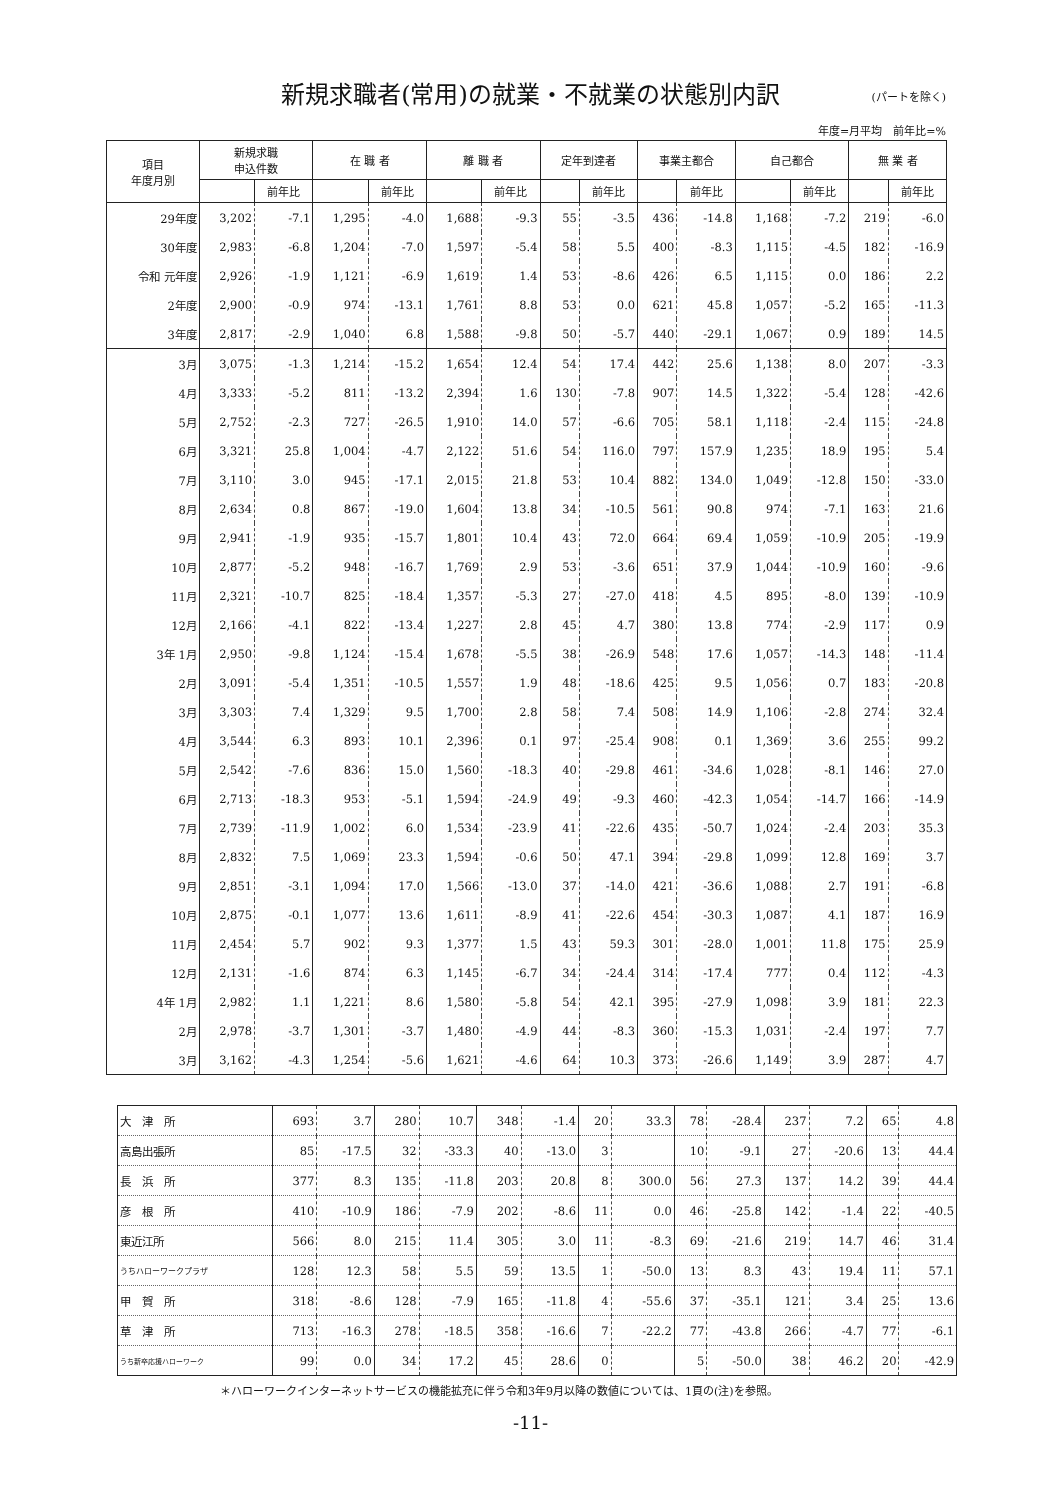新規求職者(常用)の就業・不就業の状態別内訳
(パートを除く)
年度=月平均　前年比=%
| 項目 年度月別 | 新規求職 申込件数 | | 在 職 者 | | 離 職 者 | | 定年到達者 | | 事業主都合 | | 自己都合 | | 無 業 者 | |
| --- | --- | --- | --- | --- | --- | --- | --- | --- | --- | --- | --- | --- | --- | --- |
| | | 前年比 | | 前年比 | | 前年比 | | 前年比 | | 前年比 | | 前年比 | | 前年比 |
| 29年度 | 3,202 | -7.1 | 1,295 | -4.0 | 1,688 | -9.3 | 55 | -3.5 | 436 | -14.8 | 1,168 | -7.2 | 219 | -6.0 |
| 30年度 | 2,983 | -6.8 | 1,204 | -7.0 | 1,597 | -5.4 | 58 | 5.5 | 400 | -8.3 | 1,115 | -4.5 | 182 | -16.9 |
| 令和 元年度 | 2,926 | -1.9 | 1,121 | -6.9 | 1,619 | 1.4 | 53 | -8.6 | 426 | 6.5 | 1,115 | 0.0 | 186 | 2.2 |
| 2年度 | 2,900 | -0.9 | 974 | -13.1 | 1,761 | 8.8 | 53 | 0.0 | 621 | 45.8 | 1,057 | -5.2 | 165 | -11.3 |
| 3年度 | 2,817 | -2.9 | 1,040 | 6.8 | 1,588 | -9.8 | 50 | -5.7 | 440 | -29.1 | 1,067 | 0.9 | 189 | 14.5 |
| 3月 | 3,075 | -1.3 | 1,214 | -15.2 | 1,654 | 12.4 | 54 | 17.4 | 442 | 25.6 | 1,138 | 8.0 | 207 | -3.3 |
| 4月 | 3,333 | -5.2 | 811 | -13.2 | 2,394 | 1.6 | 130 | -7.8 | 907 | 14.5 | 1,322 | -5.4 | 128 | -42.6 |
| 5月 | 2,752 | -2.3 | 727 | -26.5 | 1,910 | 14.0 | 57 | -6.6 | 705 | 58.1 | 1,118 | -2.4 | 115 | -24.8 |
| 6月 | 3,321 | 25.8 | 1,004 | -4.7 | 2,122 | 51.6 | 54 | 116.0 | 797 | 157.9 | 1,235 | 18.9 | 195 | 5.4 |
| 7月 | 3,110 | 3.0 | 945 | -17.1 | 2,015 | 21.8 | 53 | 10.4 | 882 | 134.0 | 1,049 | -12.8 | 150 | -33.0 |
| 8月 | 2,634 | 0.8 | 867 | -19.0 | 1,604 | 13.8 | 34 | -10.5 | 561 | 90.8 | 974 | -7.1 | 163 | 21.6 |
| 9月 | 2,941 | -1.9 | 935 | -15.7 | 1,801 | 10.4 | 43 | 72.0 | 664 | 69.4 | 1,059 | -10.9 | 205 | -19.9 |
| 10月 | 2,877 | -5.2 | 948 | -16.7 | 1,769 | 2.9 | 53 | -3.6 | 651 | 37.9 | 1,044 | -10.9 | 160 | -9.6 |
| 11月 | 2,321 | -10.7 | 825 | -18.4 | 1,357 | -5.3 | 27 | -27.0 | 418 | 4.5 | 895 | -8.0 | 139 | -10.9 |
| 12月 | 2,166 | -4.1 | 822 | -13.4 | 1,227 | 2.8 | 45 | 4.7 | 380 | 13.8 | 774 | -2.9 | 117 | 0.9 |
| 3年 1月 | 2,950 | -9.8 | 1,124 | -15.4 | 1,678 | -5.5 | 38 | -26.9 | 548 | 17.6 | 1,057 | -14.3 | 148 | -11.4 |
| 2月 | 3,091 | -5.4 | 1,351 | -10.5 | 1,557 | 1.9 | 48 | -18.6 | 425 | 9.5 | 1,056 | 0.7 | 183 | -20.8 |
| 3月 | 3,303 | 7.4 | 1,329 | 9.5 | 1,700 | 2.8 | 58 | 7.4 | 508 | 14.9 | 1,106 | -2.8 | 274 | 32.4 |
| 4月 | 3,544 | 6.3 | 893 | 10.1 | 2,396 | 0.1 | 97 | -25.4 | 908 | 0.1 | 1,369 | 3.6 | 255 | 99.2 |
| 5月 | 2,542 | -7.6 | 836 | 15.0 | 1,560 | -18.3 | 40 | -29.8 | 461 | -34.6 | 1,028 | -8.1 | 146 | 27.0 |
| 6月 | 2,713 | -18.3 | 953 | -5.1 | 1,594 | -24.9 | 49 | -9.3 | 460 | -42.3 | 1,054 | -14.7 | 166 | -14.9 |
| 7月 | 2,739 | -11.9 | 1,002 | 6.0 | 1,534 | -23.9 | 41 | -22.6 | 435 | -50.7 | 1,024 | -2.4 | 203 | 35.3 |
| 8月 | 2,832 | 7.5 | 1,069 | 23.3 | 1,594 | -0.6 | 50 | 47.1 | 394 | -29.8 | 1,099 | 12.8 | 169 | 3.7 |
| 9月 | 2,851 | -3.1 | 1,094 | 17.0 | 1,566 | -13.0 | 37 | -14.0 | 421 | -36.6 | 1,088 | 2.7 | 191 | -6.8 |
| 10月 | 2,875 | -0.1 | 1,077 | 13.6 | 1,611 | -8.9 | 41 | -22.6 | 454 | -30.3 | 1,087 | 4.1 | 187 | 16.9 |
| 11月 | 2,454 | 5.7 | 902 | 9.3 | 1,377 | 1.5 | 43 | 59.3 | 301 | -28.0 | 1,001 | 11.8 | 175 | 25.9 |
| 12月 | 2,131 | -1.6 | 874 | 6.3 | 1,145 | -6.7 | 34 | -24.4 | 314 | -17.4 | 777 | 0.4 | 112 | -4.3 |
| 4年 1月 | 2,982 | 1.1 | 1,221 | 8.6 | 1,580 | -5.8 | 54 | 42.1 | 395 | -27.9 | 1,098 | 3.9 | 181 | 22.3 |
| 2月 | 2,978 | -3.7 | 1,301 | -3.7 | 1,480 | -4.9 | 44 | -8.3 | 360 | -15.3 | 1,031 | -2.4 | 197 | 7.7 |
| 3月 | 3,162 | -4.3 | 1,254 | -5.6 | 1,621 | -4.6 | 64 | 10.3 | 373 | -26.6 | 1,149 | 3.9 | 287 | 4.7 |
| 大 津 所 | 693 | 3.7 | 280 | 10.7 | 348 | -1.4 | 20 | 33.3 | 78 | -28.4 | 237 | 7.2 | 65 | 4.8 |
| 高島出張所 | 85 | -17.5 | 32 | -33.3 | 40 | -13.0 | 3 | | 10 | -9.1 | 27 | -20.6 | 13 | 44.4 |
| 長 浜 所 | 377 | 8.3 | 135 | -11.8 | 203 | 20.8 | 8 | 300.0 | 56 | 27.3 | 137 | 14.2 | 39 | 44.4 |
| 彦 根 所 | 410 | -10.9 | 186 | -7.9 | 202 | -8.6 | 11 | 0.0 | 46 | -25.8 | 142 | -1.4 | 22 | -40.5 |
| 東近江所 | 566 | 8.0 | 215 | 11.4 | 305 | 3.0 | 11 | -8.3 | 69 | -21.6 | 219 | 14.7 | 46 | 31.4 |
| うちハローワークプラザ | 128 | 12.3 | 58 | 5.5 | 59 | 13.5 | 1 | -50.0 | 13 | 8.3 | 43 | 19.4 | 11 | 57.1 |
| 甲 賀 所 | 318 | -8.6 | 128 | -7.9 | 165 | -11.8 | 4 | -55.6 | 37 | -35.1 | 121 | 3.4 | 25 | 13.6 |
| 草 津 所 | 713 | -16.3 | 278 | -18.5 | 358 | -16.6 | 7 | -22.2 | 77 | -43.8 | 266 | -4.7 | 77 | -6.1 |
| うち新卒応援ハローワーク | 99 | 0.0 | 34 | 17.2 | 45 | 28.6 | 0 | | 5 | -50.0 | 38 | 46.2 | 20 | -42.9 |
＊ハローワークインターネットサービスの機能拡充に伴う令和3年9月以降の数値については、1頁の(注)を参照。
-11-